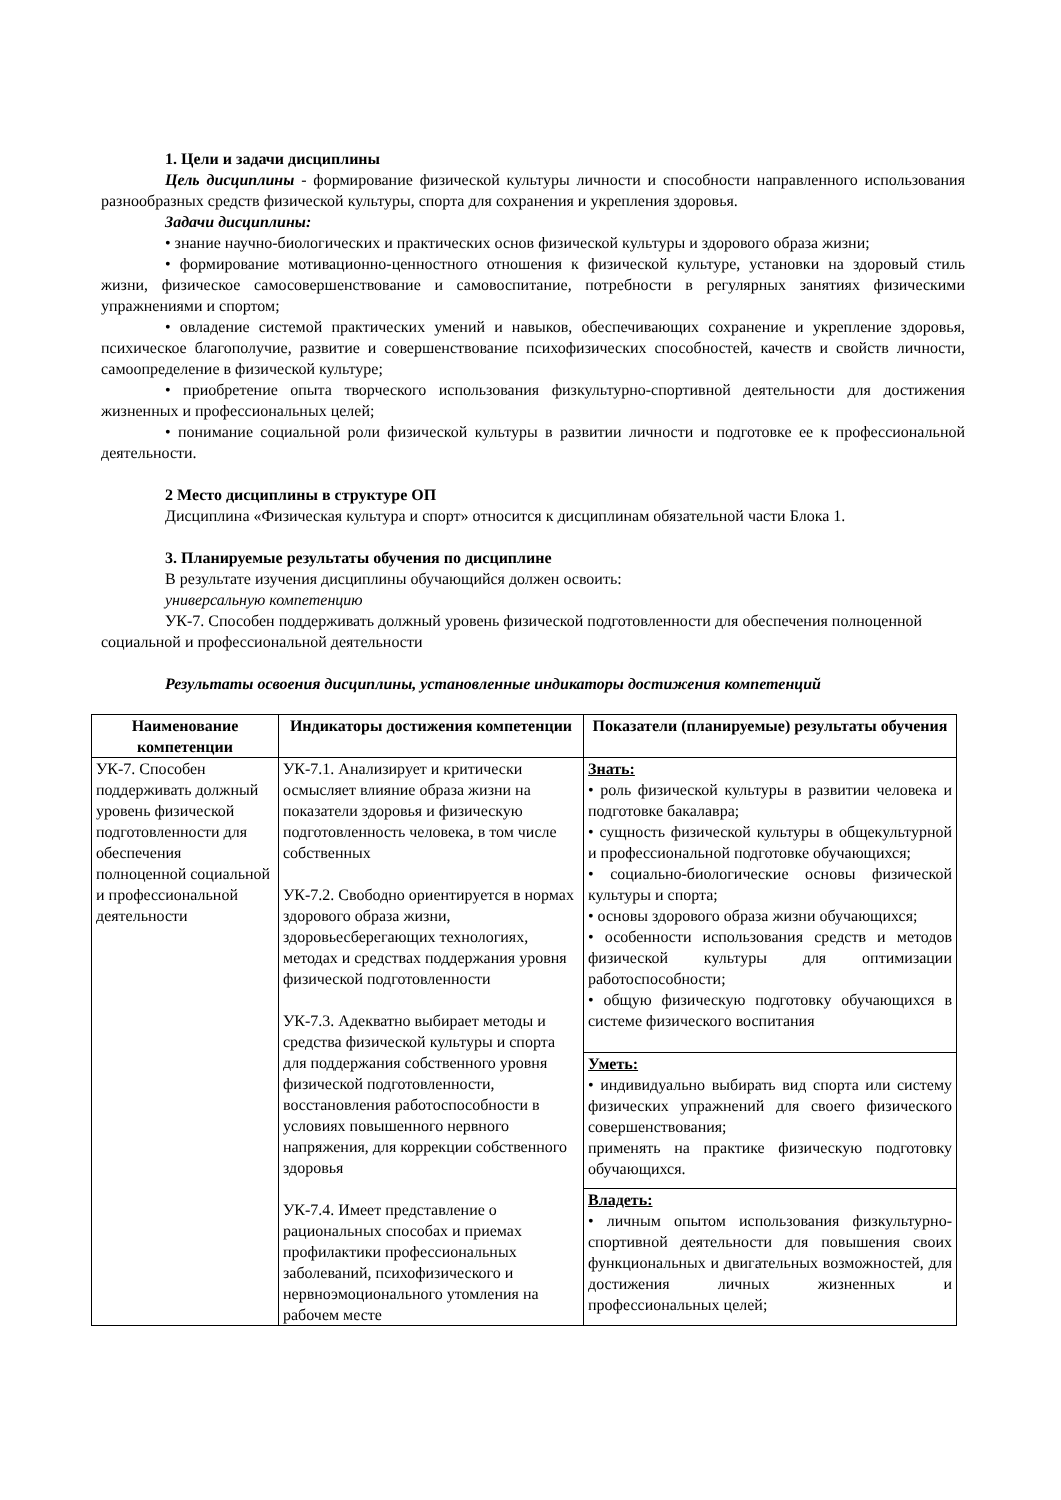1. Цели и задачи дисциплины
Цель дисциплины - формирование физической культуры личности и способности направленного использования разнообразных средств физической культуры, спорта для сохранения и укрепления здоровья.
Задачи дисциплины:
• знание научно-биологических и практических основ физической культуры и здорового образа жизни;
• формирование мотивационно-ценностного отношения к физической культуре, установки на здоровый стиль жизни, физическое самосовершенствование и самовоспитание, потребности в регулярных занятиях физическими упражнениями и спортом;
• овладение системой практических умений и навыков, обеспечивающих сохранение и укрепление здоровья, психическое благополучие, развитие и совершенствование психофизических способностей, качеств и свойств личности, самоопределение в физической культуре;
• приобретение опыта творческого использования физкультурно-спортивной деятельности для достижения жизненных и профессиональных целей;
• понимание социальной роли физической культуры в развитии личности и подготовке ее к профессиональной деятельности.
2 Место дисциплины в структуре ОП
Дисциплина «Физическая культура и спорт» относится к дисциплинам обязательной части Блока 1.
3. Планируемые результаты обучения по дисциплине
В результате изучения дисциплины обучающийся должен освоить:
универсальную компетенцию
УК-7. Способен поддерживать должный уровень физической подготовленности для обеспечения полноценной социальной и профессиональной деятельности
Результаты освоения дисциплины, установленные индикаторы достижения компетенций
| Наименование компетенции | Индикаторы достижения компетенции | Показатели (планируемые) результаты обучения |
| --- | --- | --- |
| УК-7. Способен поддерживать должный уровень физической подготовленности для обеспечения полноценной социальной и профессиональной деятельности | УК-7.1. Анализирует и критически осмысляет влияние образа жизни на показатели здоровья и физическую подготовленность человека, в том числе собственных УК-7.2. Свободно ориентируется в нормах здорового образа жизни, здоровьесберегающих технологиях, методах и средствах поддержания уровня физической подготовленности УК-7.3. Адекватно выбирает методы и средства физической культуры и спорта для поддержания собственного уровня физической подготовленности, восстановления работоспособности в условиях повышенного нервного напряжения, для коррекции собственного здоровья УК-7.4. Имеет представление о рациональных способах и приемах профилактики профессиональных заболеваний, психофизического и нервноэмоционального утомления на рабочем месте | Знать: • роль физической культуры в развитии человека и подготовке бакалавра; • сущность физической культуры в общекультурной и профессиональной подготовке обучающихся; • социально-биологические основы физической культуры и спорта; • основы здорового образа жизни обучающихся; • особенности использования средств и методов физической культуры для оптимизации работоспособности; • общую физическую подготовку обучающихся в системе физического воспитания |
| | | Уметь: • индивидуально выбирать вид спорта или систему физических упражнений для своего физического совершенствования; применять на практике физическую подготовку обучающихся. |
| | | Владеть: • личным опытом использования физкультурно-спортивной деятельности для повышения своих функциональных и двигательных возможностей, для достижения личных жизненных и профессиональных целей; |